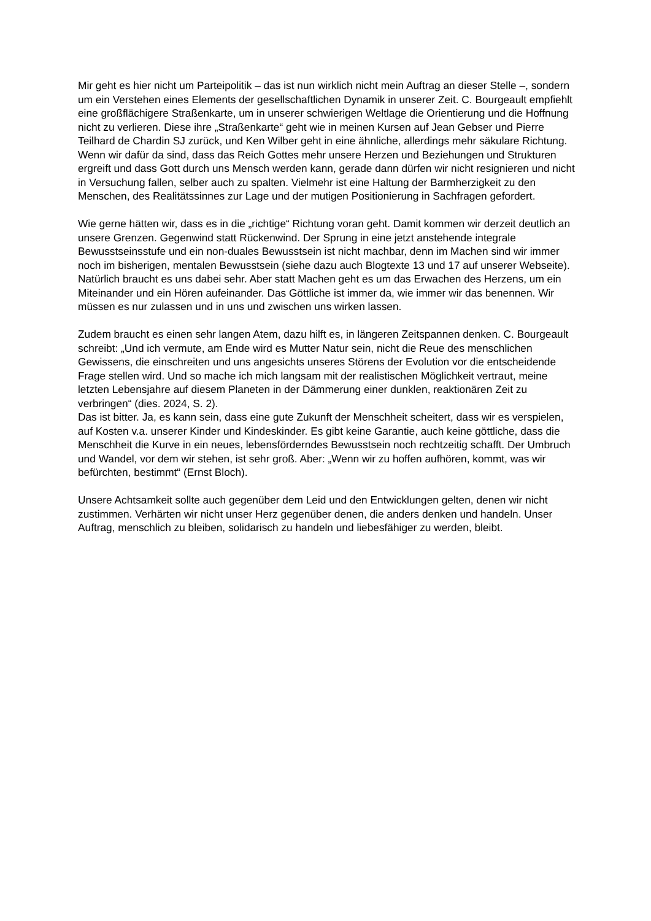Mir geht es hier nicht um Parteipolitik – das ist nun wirklich nicht mein Auftrag an dieser Stelle –, sondern um ein Verstehen eines Elements der gesellschaftlichen Dynamik in unserer Zeit. C. Bourgeault empfiehlt eine großflächigere Straßenkarte, um in unserer schwierigen Weltlage die Orientierung und die Hoffnung nicht zu verlieren. Diese ihre „Straßenkarte“ geht wie in meinen Kursen auf Jean Gebser und Pierre Teilhard de Chardin SJ zurück, und Ken Wilber geht in eine ähnliche, allerdings mehr säkulare Richtung. Wenn wir dafür da sind, dass das Reich Gottes mehr unsere Herzen und Beziehungen und Strukturen ergreift und dass Gott durch uns Mensch werden kann, gerade dann dürfen wir nicht resignieren und nicht in Versuchung fallen, selber auch zu spalten. Vielmehr ist eine Haltung der Barmherzigkeit zu den Menschen, des Realitätssinnes zur Lage und der mutigen Positionierung in Sachfragen gefordert.
Wie gerne hätten wir, dass es in die „richtige“ Richtung voran geht. Damit kommen wir derzeit deutlich an unsere Grenzen. Gegenwind statt Rückenwind. Der Sprung in eine jetzt anstehende integrale Bewusstseinsstufe und ein non-duales Bewusstsein ist nicht machbar, denn im Machen sind wir immer noch im bisherigen, mentalen Bewusstsein (siehe dazu auch Blogtexte 13 und 17 auf unserer Webseite). Natürlich braucht es uns dabei sehr. Aber statt Machen geht es um das Erwachen des Herzens, um ein Miteinander und ein Hören aufeinander. Das Göttliche ist immer da, wie immer wir das benennen. Wir müssen es nur zulassen und in uns und zwischen uns wirken lassen.
Zudem braucht es einen sehr langen Atem, dazu hilft es, in längeren Zeitspannen denken. C. Bourgeault schreibt: „Und ich vermute, am Ende wird es Mutter Natur sein, nicht die Reue des menschlichen Gewissens, die einschreiten und uns angesichts unseres Störens der Evolution vor die entscheidende Frage stellen wird. Und so mache ich mich langsam mit der realistischen Möglichkeit vertraut, meine letzten Lebensjahre auf diesem Planeten in der Dämmerung einer dunklen, reaktionären Zeit zu verbringen“ (dies. 2024, S. 2).
Das ist bitter. Ja, es kann sein, dass eine gute Zukunft der Menschheit scheitert, dass wir es verspielen, auf Kosten v.a. unserer Kinder und Kindeskinder. Es gibt keine Garantie, auch keine göttliche, dass die Menschheit die Kurve in ein neues, lebensförderndes Bewusstsein noch rechtzeitig schafft. Der Umbruch und Wandel, vor dem wir stehen, ist sehr groß. Aber: „Wenn wir zu hoffen aufhören, kommt, was wir befürchten, bestimmt“ (Ernst Bloch).
Unsere Achtsamkeit sollte auch gegenüber dem Leid und den Entwicklungen gelten, denen wir nicht zustimmen. Verhärten wir nicht unser Herz gegenüber denen, die anders denken und handeln. Unser Auftrag, menschlich zu bleiben, solidarisch zu handeln und liebesfähiger zu werden, bleibt.